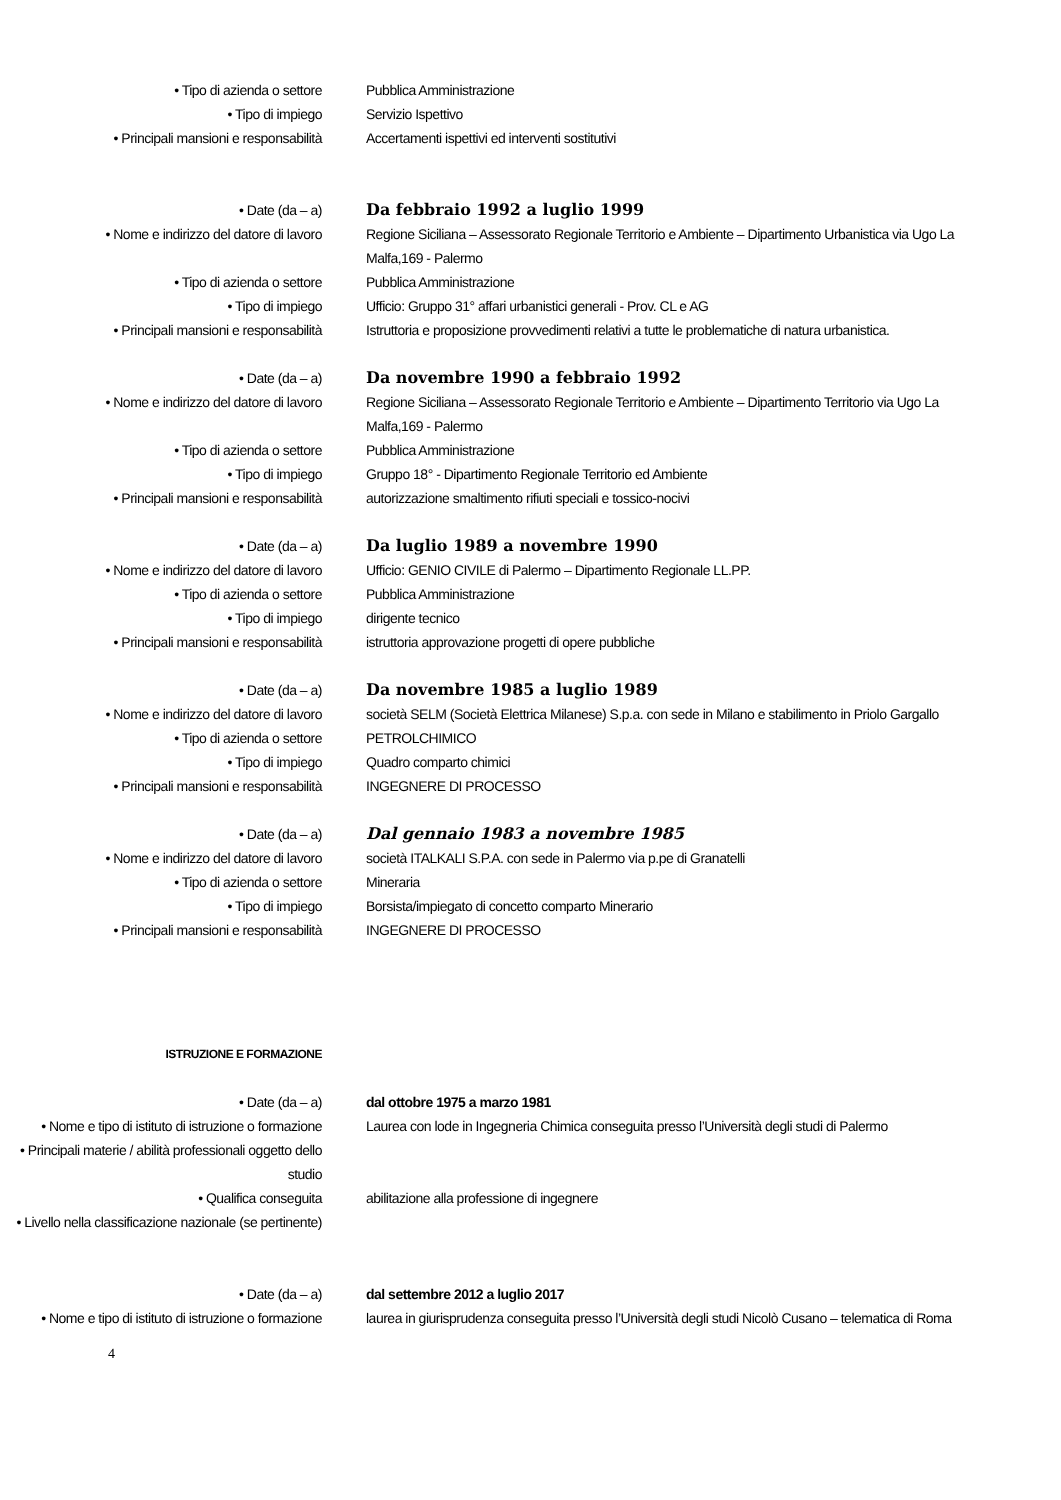• Tipo di azienda o settore Pubblica Amministrazione
• Tipo di impiego Servizio Ispettivo
• Principali mansioni e responsabilità Accertamenti ispettivi ed interventi sostitutivi
• Date (da – a) Da febbraio 1992 a luglio 1999
• Nome e indirizzo del datore di lavoro
Regione Siciliana – Assessorato Regionale Territorio e Ambiente – Dipartimento Urbanistica via Ugo La Malfa,169 - Palermo
• Tipo di azienda o settore Pubblica Amministrazione
• Tipo di impiego Ufficio: Gruppo 31° affari urbanistici generali - Prov. CL e AG
• Principali mansioni e responsabilità Istruttoria e proposizione provvedimenti relativi a tutte le problematiche di natura urbanistica.
• Date (da – a) Da novembre 1990 a febbraio 1992
• Nome e indirizzo del datore di lavoro
Regione Siciliana – Assessorato Regionale Territorio e Ambiente – Dipartimento Territorio via Ugo La Malfa,169 - Palermo
• Tipo di azienda o settore Pubblica Amministrazione
• Tipo di impiego Gruppo 18° - Dipartimento Regionale Territorio ed Ambiente
• Principali mansioni e responsabilità autorizzazione smaltimento rifiuti speciali e tossico-nocivi
• Date (da – a) Da luglio 1989 a novembre 1990
• Nome e indirizzo del datore di lavoro
Ufficio: GENIO CIVILE di Palermo – Dipartimento Regionale LL.PP.
• Tipo di azienda o settore Pubblica Amministrazione
• Tipo di impiego dirigente tecnico
• Principali mansioni e responsabilità istruttoria approvazione progetti di opere pubbliche
• Date (da – a) Da novembre 1985 a luglio 1989
• Nome e indirizzo del datore di lavoro
società SELM (Società Elettrica Milanese) S.p.a. con sede in Milano e stabilimento in Priolo Gargallo
• Tipo di azienda o settore PETROLCHIMICO
• Tipo di impiego Quadro comparto chimici
• Principali mansioni e responsabilità INGEGNERE DI PROCESSO
• Date (da – a) Dal gennaio 1983 a novembre 1985
• Nome e indirizzo del datore di lavoro
società ITALKALI S.P.A. con sede in Palermo via p.pe di Granatelli
• Tipo di azienda o settore Mineraria
• Tipo di impiego Borsista/impiegato di concetto comparto Minerario
• Principali mansioni e responsabilità INGEGNERE DI PROCESSO
ISTRUZIONE E FORMAZIONE
• Date (da – a) dal ottobre 1975 a marzo 1981
• Nome e tipo di istituto di istruzione o formazione
Laurea con lode in Ingegneria Chimica conseguita presso l’Università degli studi di Palermo
• Principali materie / abilità professionali oggetto dello studio
• Qualifica conseguita abilitazione alla professione di ingegnere
• Livello nella classificazione nazionale (se pertinente)
• Date (da – a) dal settembre 2012 a luglio 2017
• Nome e tipo di istituto di istruzione o formazione
laurea in giurisprudenza conseguita presso l’Università degli studi Nicolò Cusano – telematica di Roma
4